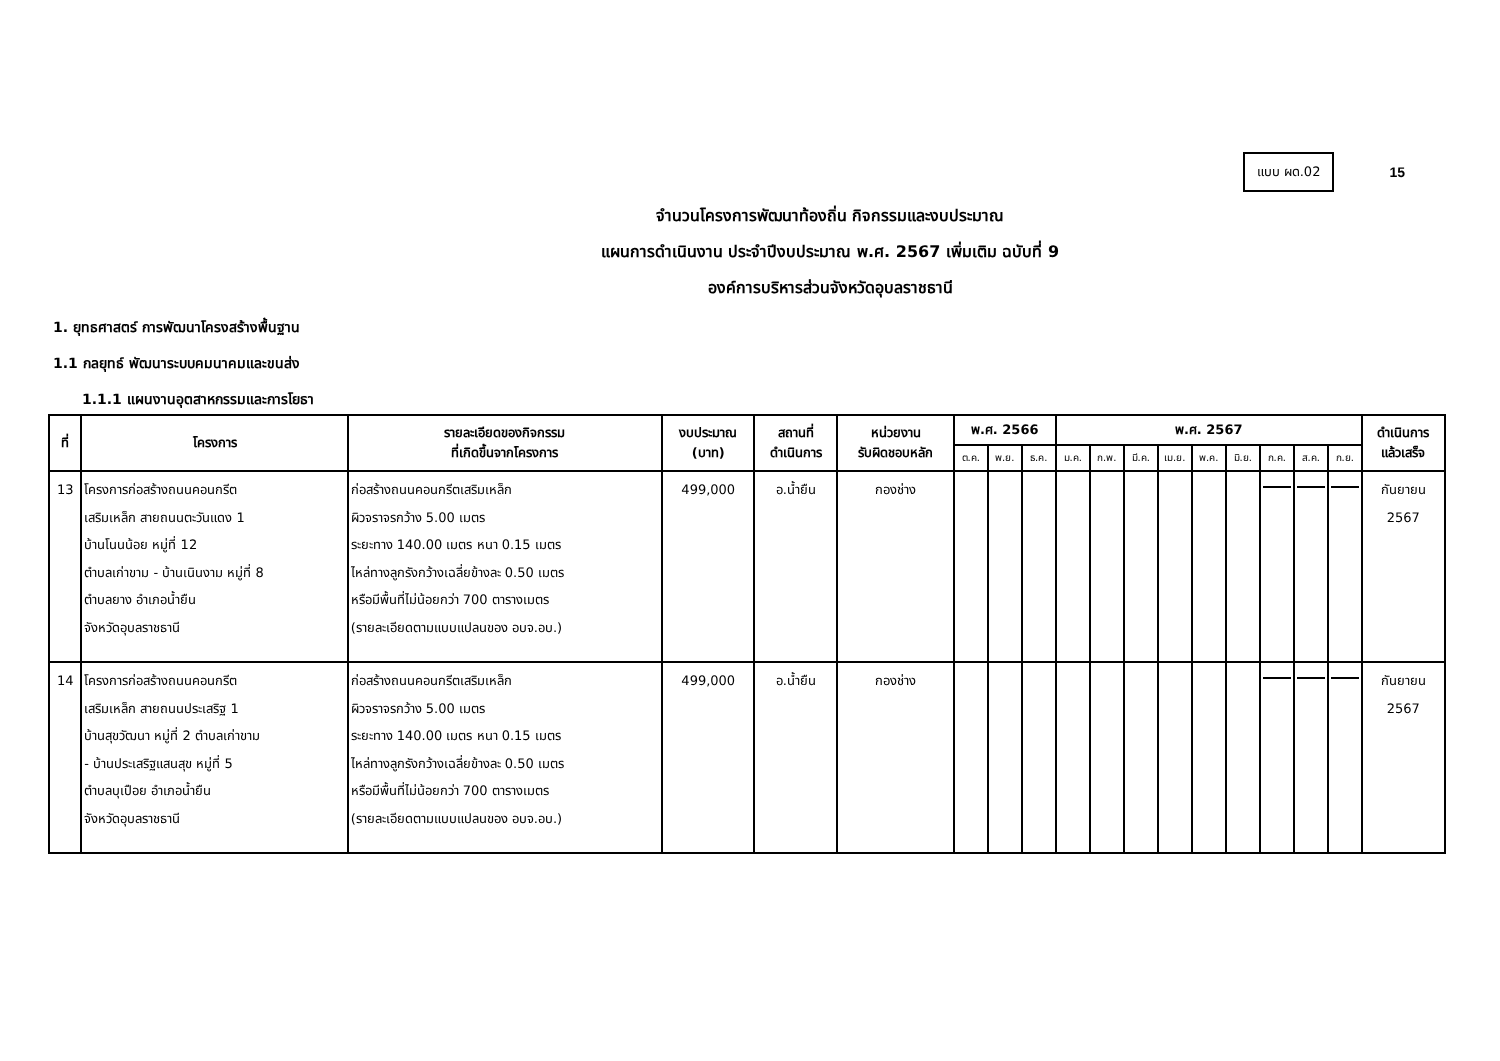แบบ ผด.02
15
จำนวนโครงการพัฒนาท้องถิ่น กิจกรรมและงบประมาณ
แผนการดำเนินงาน ประจำปีงบประมาณ พ.ศ. 2567 เพิ่มเติม ฉบับที่ 9
องค์การบริหารส่วนจังหวัดอุบลราชธานี
1. ยุทธศาสตร์ การพัฒนาโครงสร้างพื้นฐาน
1.1 กลยุทธ์ พัฒนาระบบคมนาคมและขนส่ง
1.1.1 แผนงานอุตสาหกรรมและการโยธา
| ที่ | โครงการ | รายละเอียดของกิจกรรม ที่เกิดขึ้นจากโครงการ | งบประมาณ (บาท) | สถานที่ ดำเนินการ | หน่วยงาน รับผิดชอบหลัก | พ.ศ. 2566 | | | พ.ศ. 2567 | | | | | | | | | ดำเนินการ แล้วเสร็จ |
| --- | --- | --- | --- | --- | --- | --- | --- | --- | --- | --- | --- | --- | --- | --- | --- | --- | --- | --- |
| | | | | | | ต.ค. | พ.ย. | ธ.ค. | ม.ค. | ก.พ. | มี.ค. | เม.ย. | พ.ค. | มิ.ย. | ก.ค. | ส.ค. | ก.ย. | |
| 13 | โครงการก่อสร้างถนนคอนกรีต เสริมเหล็ก สายถนนตะวันแดง 1 บ้านโนนน้อย หมู่ที่ 12 ตำบลเก่าขาม - บ้านเนินงาม หมู่ที่ 8 ตำบลยาง อำเภอน้ำยืน จังหวัดอุบลราชธานี | ก่อสร้างถนนคอนกรีตเสริมเหล็ก ผิวจราจรกว้าง 5.00 เมตร ระยะทาง 140.00 เมตร หนา 0.15 เมตร ไหล่ทางลูกรังกว้างเฉลี่ยข้างละ 0.50 เมตร หรือมีพื้นที่ไม่น้อยกว่า 700 ตารางเมตร (รายละเอียดตามแบบแปลนของ อบจ.อบ.) | 499,000 | อ.น้ำยืน | กองช่าง | | | | | | | | | | | | | กันยายน 2567 |
| 14 | โครงการก่อสร้างถนนคอนกรีต เสริมเหล็ก สายถนนประเสริฐ 1 บ้านสุขวัฒนา หมู่ที่ 2 ตำบลเก่าขาม - บ้านประเสริฐแสนสุข หมู่ที่ 5 ตำบลบุเปือย อำเภอน้ำยืน จังหวัดอุบลราชธานี | ก่อสร้างถนนคอนกรีตเสริมเหล็ก ผิวจราจรกว้าง 5.00 เมตร ระยะทาง 140.00 เมตร หนา 0.15 เมตร ไหล่ทางลูกรังกว้างเฉลี่ยข้างละ 0.50 เมตร หรือมีพื้นที่ไม่น้อยกว่า 700 ตารางเมตร (รายละเอียดตามแบบแปลนของ อบจ.อบ.) | 499,000 | อ.น้ำยืน | กองช่าง | | | | | | | | | | | | | กันยายน 2567 |